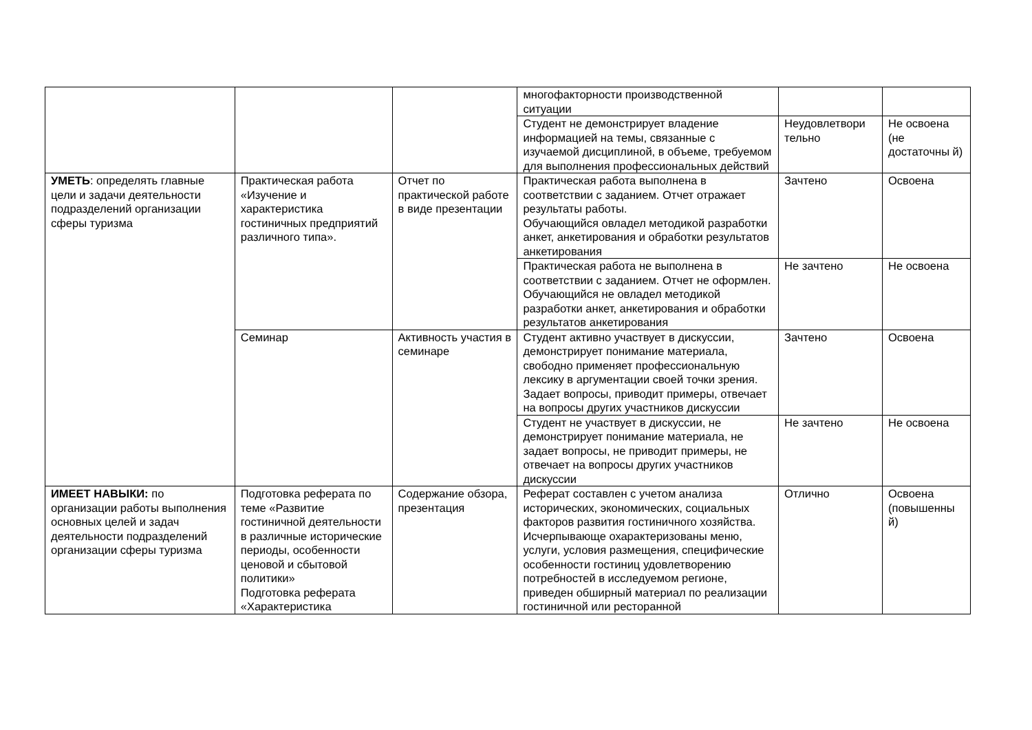| | | | многофакторности производственной ситуации | | |
| | | | Студент не демонстрирует владение информацией на темы, связанные с изучаемой дисциплиной, в объеме, требуемом для выполнения профессиональных действий | Неудовлетвори тельно | Не освоена (не достаточны й) |
| УМЕТЬ : определять главные цели и задачи деятельности подразделений организации сферы туризма | Практическая работа «Изучение и характеристика гостиничных предприятий различного типа». | Отчет по практической работе в виде презентации | Практическая работа выполнена в соответствии с заданием. Отчет отражает результаты работы. Обучающийся овладел методикой разработки анкет, анкетирования и обработки результатов анкетирования | Зачтено | Освоена |
| | | | Практическая работа не выполнена в соответствии с заданием. Отчет не оформлен. Обучающийся не овладел методикой разработки анкет, анкетирования и обработки результатов анкетирования | Не зачтено | Не освоена |
| | Семинар | Активность участия в семинаре | Студент активно участвует в дискуссии, демонстрирует понимание материала, свободно применяет профессиональную лексику в аргументации своей точки зрения. Задает вопросы, приводит примеры, отвечает на вопросы других участников дискуссии | Зачтено | Освоена |
| | | | Студент не участвует в дискуссии, не демонстрирует понимание материала, не задает вопросы, не приводит примеры, не отвечает на вопросы других участников дискуссии | Не зачтено | Не освоена |
| ИМЕЕТ НАВЫКИ: по организации работы выполнения основных целей и задач деятельности подразделений организации сферы туризма | Подготовка реферата по теме «Развитие гостиничной деятельности в различные исторические периоды, особенности ценовой и сбытовой политики» Подготовка реферата «Характеристика | Содержание обзора, презентация | Реферат составлен с учетом анализа исторических, экономических, социальных факторов развития гостиничного хозяйства. Исчерпывающе охарактеризованы меню, услуги, условия размещения, специфические особенности гостиниц удовлетворению потребностей в исследуемом регионе, приведен обширный материал по реализации гостиничной или ресторанной | Отлично | Освоена (повышенны й) |